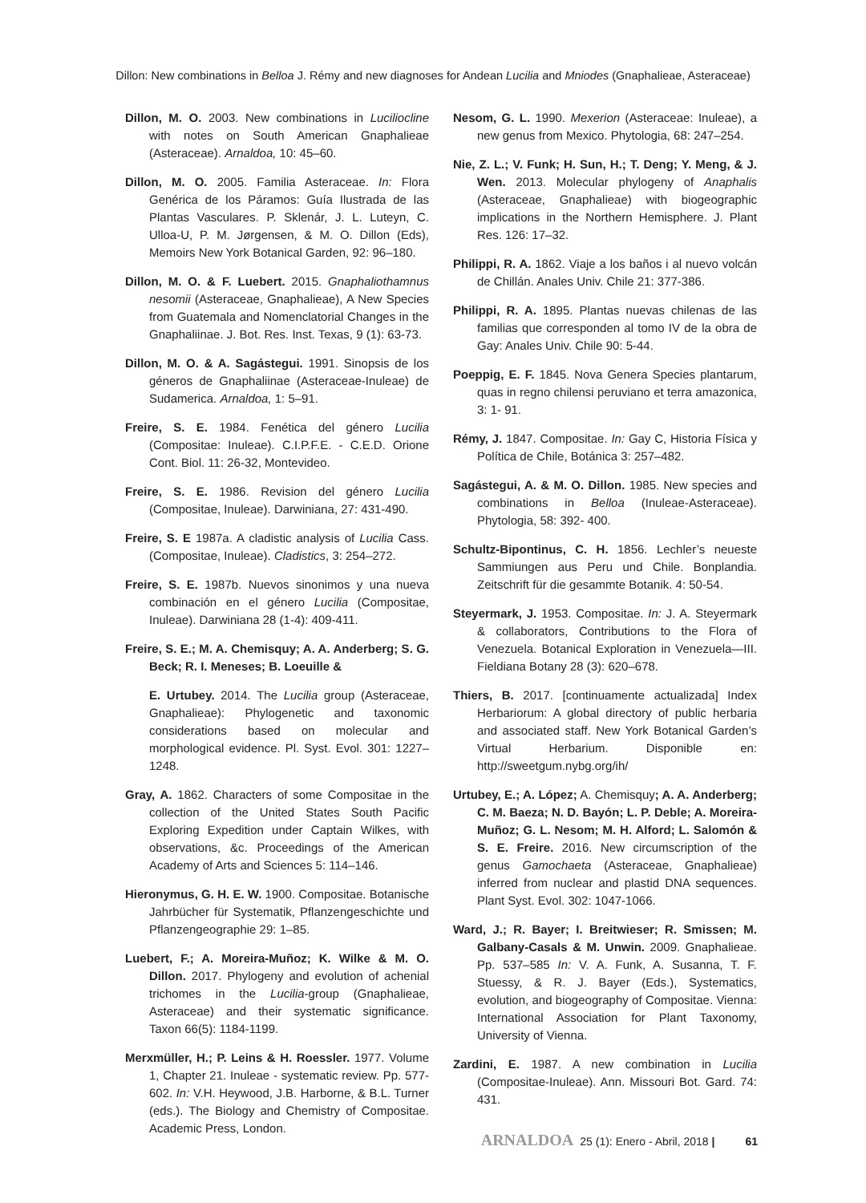Dillon: New combinations in Belloa J. Rémy and new diagnoses for Andean Lucilia and Mniodes (Gnaphalieae, Asteraceae)
Dillon, M. O. 2003. New combinations in Luciliocline with notes on South American Gnaphalieae (Asteraceae). Arnaldoa, 10: 45–60.
Dillon, M. O. 2005. Familia Asteraceae. In: Flora Genérica de los Páramos: Guía Ilustrada de las Plantas Vasculares. P. Sklenár, J. L. Luteyn, C. Ulloa-U, P. M. Jørgensen, & M. O. Dillon (Eds), Memoirs New York Botanical Garden, 92: 96–180.
Dillon, M. O. & F. Luebert. 2015. Gnaphaliothamnus nesomii (Asteraceae, Gnaphalieae), A New Species from Guatemala and Nomenclatorial Changes in the Gnaphaliinae. J. Bot. Res. Inst. Texas, 9 (1): 63-73.
Dillon, M. O. & A. Sagástegui. 1991. Sinopsis de los géneros de Gnaphaliinae (Asteraceae-Inuleae) de Sudamerica. Arnaldoa, 1: 5–91.
Freire, S. E. 1984. Fenética del género Lucilia (Compositae: Inuleae). C.I.P.F.E. - C.E.D. Orione Cont. Biol. 11: 26-32, Montevideo.
Freire, S. E. 1986. Revision del género Lucilia (Compositae, Inuleae). Darwiniana, 27: 431-490.
Freire, S. E 1987a. A cladistic analysis of Lucilia Cass. (Compositae, Inuleae). Cladistics, 3: 254–272.
Freire, S. E. 1987b. Nuevos sinonimos y una nueva combinación en el género Lucilia (Compositae, Inuleae). Darwiniana 28 (1-4): 409-411.
Freire, S. E.; M. A. Chemisquy; A. A. Anderberg; S. G. Beck; R. I. Meneses; B. Loeuille &
E. Urtubey. 2014. The Lucilia group (Asteraceae, Gnaphalieae): Phylogenetic and taxonomic considerations based on molecular and morphological evidence. Pl. Syst. Evol. 301: 1227–1248.
Gray, A. 1862. Characters of some Compositae in the collection of the United States South Pacific Exploring Expedition under Captain Wilkes, with observations, &c. Proceedings of the American Academy of Arts and Sciences 5: 114–146.
Hieronymus, G. H. E. W. 1900. Compositae. Botanische Jahrbücher für Systematik, Pflanzengeschichte und Pflanzengeographie 29: 1–85.
Luebert, F.; A. Moreira-Muñoz; K. Wilke & M. O. Dillon. 2017. Phylogeny and evolution of achenial trichomes in the Lucilia-group (Gnaphalieae, Asteraceae) and their systematic significance. Taxon 66(5): 1184-1199.
Merxmüller, H.; P. Leins & H. Roessler. 1977. Volume 1, Chapter 21. Inuleae - systematic review. Pp. 577-602. In: V.H. Heywood, J.B. Harborne, & B.L. Turner (eds.). The Biology and Chemistry of Compositae. Academic Press, London.
Nesom, G. L. 1990. Mexerion (Asteraceae: Inuleae), a new genus from Mexico. Phytologia, 68: 247–254.
Nie, Z. L.; V. Funk; H. Sun, H.; T. Deng; Y. Meng, & J. Wen. 2013. Molecular phylogeny of Anaphalis (Asteraceae, Gnaphalieae) with biogeographic implications in the Northern Hemisphere. J. Plant Res. 126: 17–32.
Philippi, R. A. 1862. Viaje a los baños i al nuevo volcán de Chillán. Anales Univ. Chile 21: 377-386.
Philippi, R. A. 1895. Plantas nuevas chilenas de las familias que corresponden al tomo IV de la obra de Gay: Anales Univ. Chile 90: 5-44.
Poeppig, E. F. 1845. Nova Genera Species plantarum, quas in regno chilensi peruviano et terra amazonica, 3: 1- 91.
Rémy, J. 1847. Compositae. In: Gay C, Historia Física y Política de Chile, Botánica 3: 257–482.
Sagástegui, A. & M. O. Dillon. 1985. New species and combinations in Belloa (Inuleae-Asteraceae). Phytologia, 58: 392- 400.
Schultz-Bipontinus, C. H. 1856. Lechler’s neueste Sammiungen aus Peru und Chile. Bonplandia. Zeitschrift für die gesammte Botanik. 4: 50-54.
Steyermark, J. 1953. Compositae. In: J. A. Steyermark & collaborators, Contributions to the Flora of Venezuela. Botanical Exploration in Venezuela—III. Fieldiana Botany 28 (3): 620–678.
Thiers, B. 2017. [continuamente actualizada] Index Herbariorum: A global directory of public herbaria and associated staff. New York Botanical Garden’s Virtual Herbarium. Disponible en: http://sweetgum.nybg.org/ih/
Urtubey, E.; A. López; A. Chemisquy; A. A. Anderberg; C. M. Baeza; N. D. Bayón; L. P. Deble; A. Moreira-Muñoz; G. L. Nesom; M. H. Alford; L. Salomón & S. E. Freire. 2016. New circumscription of the genus Gamochaeta (Asteraceae, Gnaphalieae) inferred from nuclear and plastid DNA sequences. Plant Syst. Evol. 302: 1047-1066.
Ward, J.; R. Bayer; I. Breitwieser; R. Smissen; M. Galbany-Casals & M. Unwin. 2009. Gnaphalieae. Pp. 537–585 In: V. A. Funk, A. Susanna, T. F. Stuessy, & R. J. Bayer (Eds.), Systematics, evolution, and biogeography of Compositae. Vienna: International Association for Plant Taxonomy, University of Vienna.
Zardini, E. 1987. A new combination in Lucilia (Compositae-Inuleae). Ann. Missouri Bot. Gard. 74: 431.
ARNALDOA 25 (1): Enero - Abril, 2018 | 61